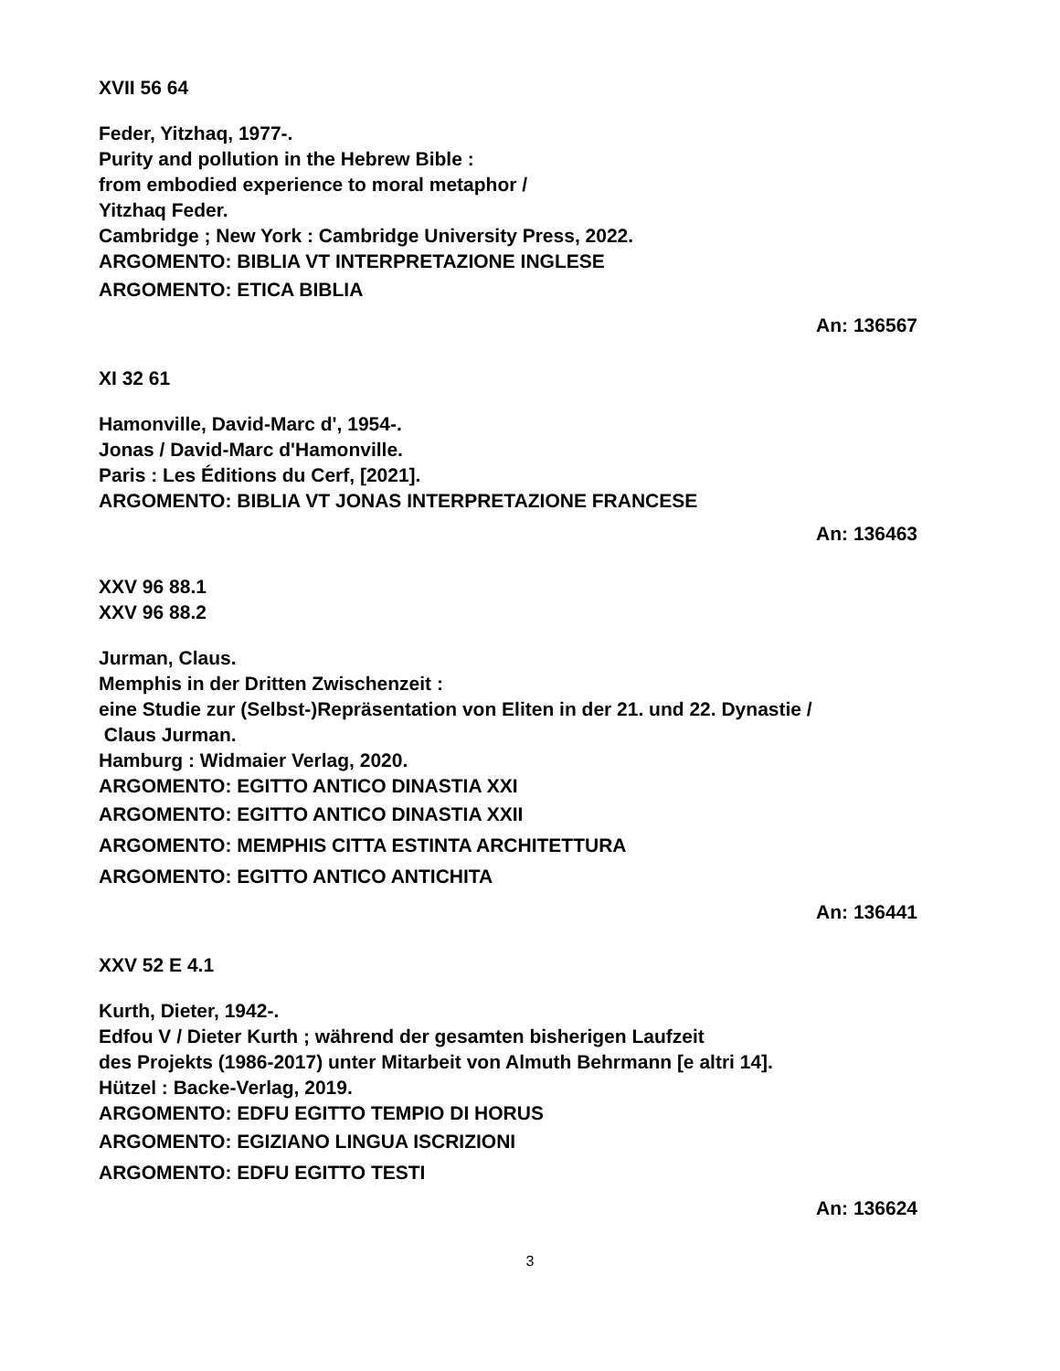XVII 56 64
Feder, Yitzhaq, 1977-.
Purity and pollution in the Hebrew Bible :
from embodied experience to moral metaphor /
Yitzhaq Feder.
Cambridge ; New York : Cambridge University Press, 2022.
ARGOMENTO: BIBLIA VT INTERPRETAZIONE INGLESE
ARGOMENTO: ETICA BIBLIA
An: 136567
XI 32 61
Hamonville, David-Marc d', 1954-.
Jonas / David-Marc d'Hamonville.
Paris : Les Éditions du Cerf, [2021].
ARGOMENTO: BIBLIA VT JONAS INTERPRETAZIONE FRANCESE
An: 136463
XXV 96 88.1
XXV 96 88.2
Jurman, Claus.
Memphis in der Dritten Zwischenzeit :
eine Studie zur (Selbst-)Repräsentation von Eliten in der 21. und 22. Dynastie /
Claus Jurman.
Hamburg : Widmaier Verlag, 2020.
ARGOMENTO: EGITTO ANTICO DINASTIA XXI
ARGOMENTO: EGITTO ANTICO DINASTIA XXII
ARGOMENTO: MEMPHIS CITTA ESTINTA ARCHITETTURA
ARGOMENTO: EGITTO ANTICO ANTICHITA
An: 136441
XXV 52 E 4.1
Kurth, Dieter, 1942-.
Edfou V / Dieter Kurth ; während der gesamten bisherigen Laufzeit
des Projekts (1986-2017) unter Mitarbeit von Almuth Behrmann [e altri 14].
Hützel : Backe-Verlag, 2019.
ARGOMENTO: EDFU EGITTO TEMPIO DI HORUS
ARGOMENTO: EGIZIANO LINGUA ISCRIZIONI
ARGOMENTO: EDFU EGITTO TESTI
An: 136624
3